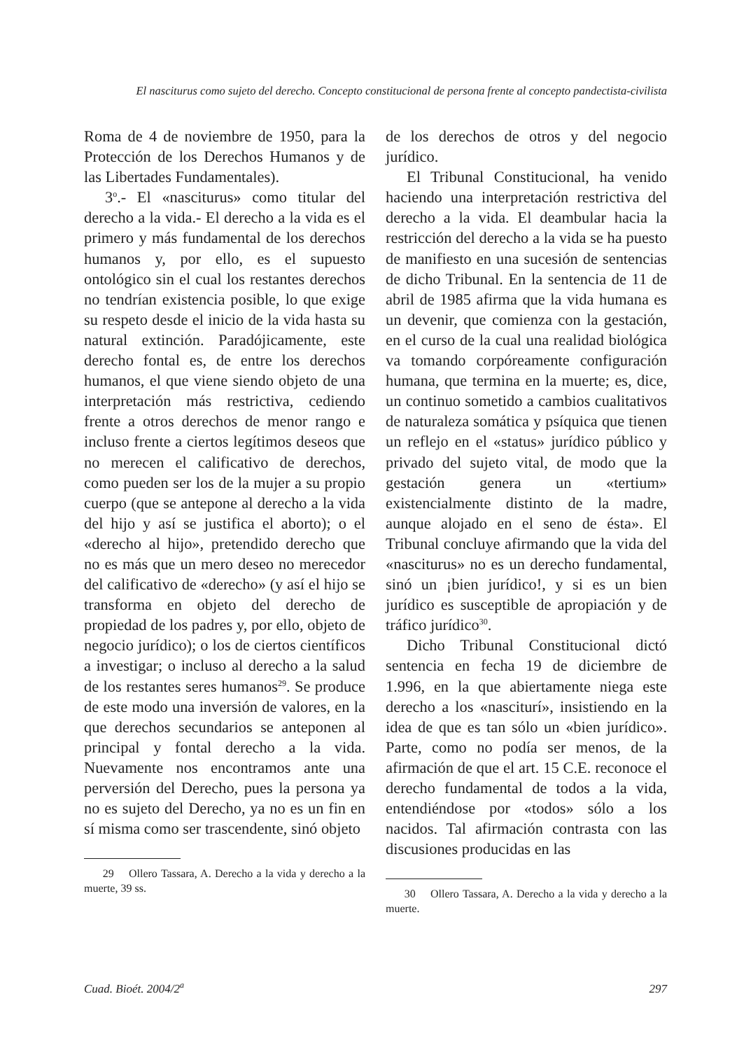El nasciturus como sujeto del derecho. Concepto constitucional de persona frente al concepto pandectista-civilista
Roma de 4 de noviembre de 1950, para la Protección de los Derechos Humanos y de las Libertades Fundamentales).
3<sup>o</sup>.- El «nasciturus» como titular del derecho a la vida.- El derecho a la vida es el primero y más fundamental de los derechos humanos y, por ello, es el supuesto ontológico sin el cual los restantes derechos no tendrían existencia posible, lo que exige su respeto desde el inicio de la vida hasta su natural extinción. Paradójicamente, este derecho fontal es, de entre los derechos humanos, el que viene siendo objeto de una interpretación más restrictiva, cediendo frente a otros derechos de menor rango e incluso frente a ciertos legítimos deseos que no merecen el calificativo de derechos, como pueden ser los de la mujer a su propio cuerpo (que se antepone al derecho a la vida del hijo y así se justifica el aborto); o el «derecho al hijo», pretendido derecho que no es más que un mero deseo no merecedor del calificativo de «derecho» (y así el hijo se transforma en objeto del derecho de propiedad de los padres y, por ello, objeto de negocio jurídico); o los de ciertos científicos a investigar; o incluso al derecho a la salud de los restantes seres humanos<sup>29</sup>. Se produce de este modo una inversión de valores, en la que derechos secundarios se anteponen al principal y fontal derecho a la vida. Nuevamente nos encontramos ante una perversión del Derecho, pues la persona ya no es sujeto del Derecho, ya no es un fin en sí misma como ser trascendente, sinó objeto
29 Ollero Tassara, A. Derecho a la vida y derecho a la muerte, 39 ss.
de los derechos de otros y del negocio jurídico.
El Tribunal Constitucional, ha venido haciendo una interpretación restrictiva del derecho a la vida. El deambular hacia la restricción del derecho a la vida se ha puesto de manifiesto en una sucesión de sentencias de dicho Tribunal. En la sentencia de 11 de abril de 1985 afirma que la vida humana es un devenir, que comienza con la gestación, en el curso de la cual una realidad biológica va tomando corpóreamente configuración humana, que termina en la muerte; es, dice, un continuo sometido a cambios cualitativos de naturaleza somática y psíquica que tienen un reflejo en el «status» jurídico público y privado del sujeto vital, de modo que la gestación genera un «tertium» existencialmente distinto de la madre, aunque alojado en el seno de ésta». El Tribunal concluye afirmando que la vida del «nasciturus» no es un derecho fundamental, sinó un ¡bien jurídico!, y si es un bien jurídico es susceptible de apropiación y de tráfico jurídico<sup>30</sup>.
Dicho Tribunal Constitucional dictó sentencia en fecha 19 de diciembre de 1.996, en la que abiertamente niega este derecho a los «nasciturí», insistiendo en la idea de que es tan sólo un «bien jurídico». Parte, como no podía ser menos, de la afirmación de que el art. 15 C.E. reconoce el derecho fundamental de todos a la vida, entendiéndose por «todos» sólo a los nacidos. Tal afirmación contrasta con las discusiones producidas en las
30 Ollero Tassara, A. Derecho a la vida y derecho a la muerte.
Cuad. Bioét. 2004/2<sup>a</sup> 297